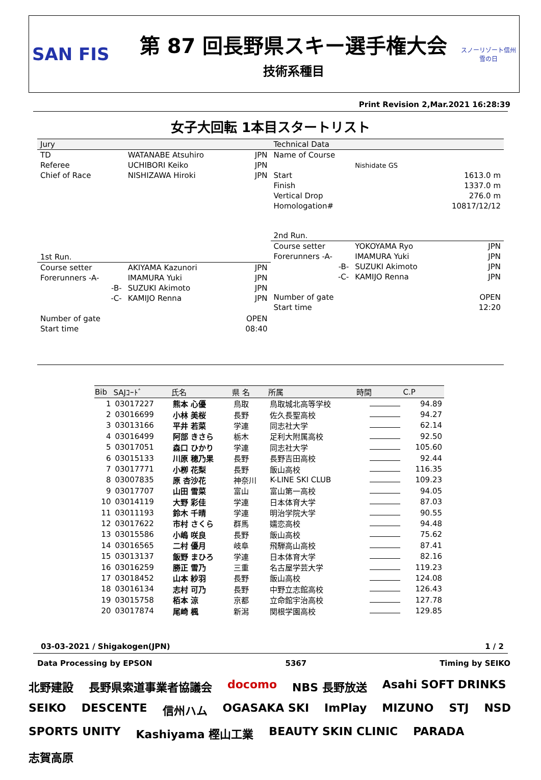SAN FIS
第 87 回長野県スキー選手権大会
技術系種目
スノーリゾート信州
雪の日
Print Revision 2,Mar.2021 16:28:39
女子大回転 1本目スタートリスト
| Jury | | |
| TD | WATANABE Atsuhiro | JPN |
| Referee | UCHIBORI Keiko | JPN |
| Chief of Race | NISHIZAWA Hiroki | JPN |
| 1st Run. | | |
| Course setter | AKIYAMA Kazunori | JPN |
| Forerunners -A- | IMAMURA Yuki | JPN |
| -B- | SUZUKI Akimoto | JPN |
| -C- | KAMIJO Renna | JPN |
| Number of gate | | OPEN |
| Start time | | 08:40 |
| Technical Data | | |
| Name of Course | | |
| | Nishidate GS | |
| Start | | 1613.0 m |
| Finish | | 1337.0 m |
| Vertical Drop | | 276.0 m |
| Homologation# | | 10817/12/12 |
| 2nd Run. | | |
| Course setter | YOKOYAMA Ryo | JPN |
| Forerunners -A- | IMAMURA Yuki | JPN |
| -B- | SUZUKI Akimoto | JPN |
| -C- | KAMIJO Renna | JPN |
| Number of gate | | OPEN |
| Start time | | 12:20 |
| Bib | SAJｺｰﾄﾞ | 氏名 | 県 名 | 所属 | 時間 | C.P |
| --- | --- | --- | --- | --- | --- | --- |
| 1 | 03017227 | 熊本 心優 | 鳥取 | 鳥取城北高等学校 | | 94.89 |
| 2 | 03016699 | 小林 美桜 | 長野 | 佐久長聖高校 | | 94.27 |
| 3 | 03013166 | 平井 若菜 | 学連 | 同志社大学 | | 62.14 |
| 4 | 03016499 | 阿部 きさら | 栃木 | 足利大附属高校 | | 92.50 |
| 5 | 03017051 | 森口 ひかり | 学連 | 同志社大学 | | 105.60 |
| 6 | 03015133 | 川原 穂乃果 | 長野 | 長野吉田高校 | | 92.44 |
| 7 | 03017771 | 小栁 花梨 | 長野 | 飯山高校 | | 116.35 |
| 8 | 03007835 | 原 杏沙花 | 神奈川 | K-LINE SKI CLUB | | 109.23 |
| 9 | 03017707 | 山田 雪菜 | 富山 | 富山第一高校 | | 94.05 |
| 10 | 03014119 | 大野 彩佳 | 学連 | 日本体育大学 | | 87.03 |
| 11 | 03011193 | 鈴木 千晴 | 学連 | 明治学院大学 | | 90.55 |
| 12 | 03017622 | 市村 さくら | 群馬 | 嬬恋高校 | | 94.48 |
| 13 | 03015586 | 小嶋 咲良 | 長野 | 飯山高校 | | 75.62 |
| 14 | 03016565 | 二村 優月 | 岐阜 | 飛騨高山高校 | | 87.41 |
| 15 | 03013137 | 飯野 まひろ | 学連 | 日本体育大学 | | 82.16 |
| 16 | 03016259 | 勝正 雪乃 | 三重 | 名古屋学芸大学 | | 119.23 |
| 17 | 03018452 | 山本 紗羽 | 長野 | 飯山高校 | | 124.08 |
| 18 | 03016134 | 志村 可乃 | 長野 | 中野立志館高校 | | 126.43 |
| 19 | 03015758 | 栢本 涼 | 京都 | 立命館宇治高校 | | 127.78 |
| 20 | 03017874 | 尾崎 楓 | 新潟 | 関根学園高校 | | 129.85 |
03-03-2021 / Shigakogen(JPN) 1 / 2
Data Processing by EPSON 5367 Timing by SEIKO
北野建設 長野県索道事業者協議会 docomo NBS 長野放送 Asahi SOFT DRINKS SEIKO DESCENTE 信州ハム OGASAKA SKI ImPlay MIZUNO STJ NSD SPORTS UNITY Kashiyama 樫山工業 BEAUTY SKIN CLINIC PARADA 志賀高原